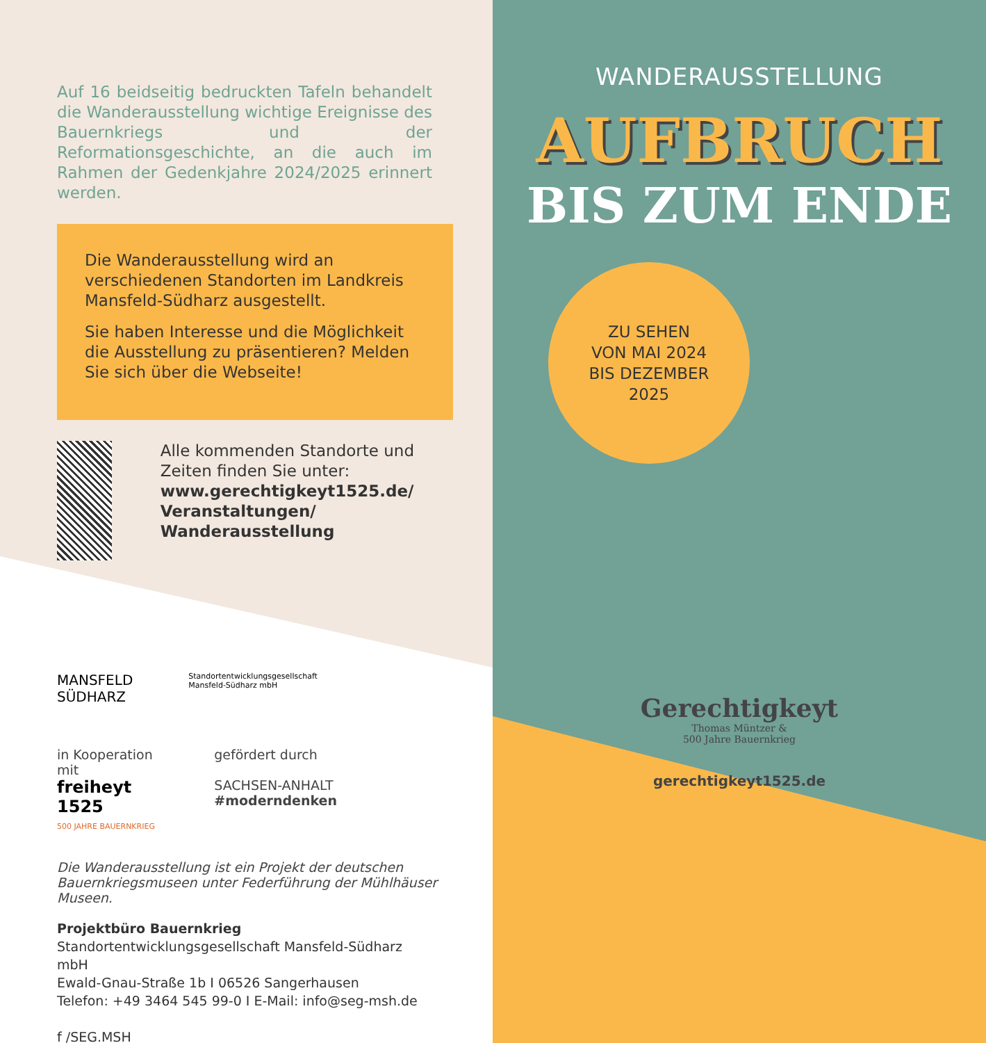Auf 16 beidseitig bedruckten Tafeln behandelt die Wanderausstellung wichtige Ereignisse des Bauernkriegs und der Reformationsgeschichte, an die auch im Rahmen der Gedenkjahre 2024/2025 erinnert werden.
Die Wanderausstellung wird an verschiedenen Standorten im Landkreis Mansfeld-Südharz ausgestellt.
Sie haben Interesse und die Möglichkeit die Ausstellung zu präsentieren? Melden Sie sich über die Webseite!
Alle kommenden Standorte und Zeiten finden Sie unter:
www.gerechtigkeyt1525.de/ Veranstaltungen/ Wanderausstellung
MANSFELD
SÜDHARZ
Standortentwicklungsgesellschaft
Mansfeld-Südharz mbH
in Kooperation mit
freiheyt 1525
500 JAHRE BAUERNKRIEG
gefördert durch
SACHSEN-ANHALT #moderndenken
Die Wanderausstellung ist ein Projekt der deutschen Bauernkriegsmuseen unter Federführung der Mühlhäuser Museen.
Projektbüro Bauernkrieg
Standortentwicklungsgesellschaft Mansfeld-Südharz mbH
Ewald-Gnau-Straße 1b I 06526 Sangerhausen
Telefon: +49 3464 545 99-0 I E-Mail: info@seg-msh.de
f /SEG.MSH
WANDERAUSSTELLUNG
AUFBRUCH
BIS ZUM ENDE
ZU SEHEN
VON MAI 2024
BIS DEZEMBER
2025
Gerechtigkeyt
Thomas Müntzer &
500 Jahre Bauernkrieg
gerechtigkeyt1525.de